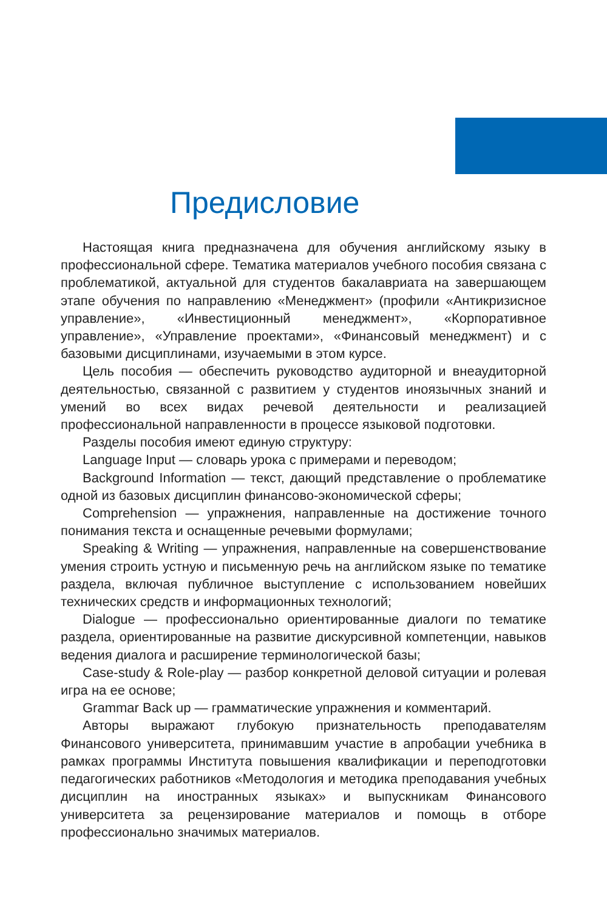Предисловие
Настоящая книга предназначена для обучения английскому языку в профессиональной сфере. Тематика материалов учебного пособия связана с проблематикой, актуальной для студентов бакалавриата на завершающем этапе обучения по направлению «Менеджмент» (профили «Антикризисное управление», «Инвестиционный менеджмент», «Корпоративное управление», «Управление проектами», «Финансовый менеджмент) и с базовыми дисциплинами, изучаемыми в этом курсе.
Цель пособия — обеспечить руководство аудиторной и внеаудиторной деятельностью, связанной с развитием у студентов иноязычных знаний и умений во всех видах речевой деятельности и реализацией профессиональной направленности в процессе языковой подготовки.
Разделы пособия имеют единую структуру:
Language Input — словарь урока с примерами и переводом;
Background Information — текст, дающий представление о проблематике одной из базовых дисциплин финансово-экономической сферы;
Comprehension — упражнения, направленные на достижение точного понимания текста и оснащенные речевыми формулами;
Speaking & Writing — упражнения, направленные на совершенствование умения строить устную и письменную речь на английском языке по тематике раздела, включая публичное выступление с использованием новейших технических средств и информационных технологий;
Dialogue — профессионально ориентированные диалоги по тематике раздела, ориентированные на развитие дискурсивной компетенции, навыков ведения диалога и расширение терминологической базы;
Case-study & Role-play — разбор конкретной деловой ситуации и ролевая игра на ее основе;
Grammar Back up — грамматические упражнения и комментарий.
Авторы выражают глубокую признательность преподавателям Финансового университета, принимавшим участие в апробации учебника в рамках программы Института повышения квалификации и переподготовки педагогических работников «Методология и методика преподавания учебных дисциплин на иностранных языках» и выпускникам Финансового университета за рецензирование материалов и помощь в отборе профессионально значимых материалов.